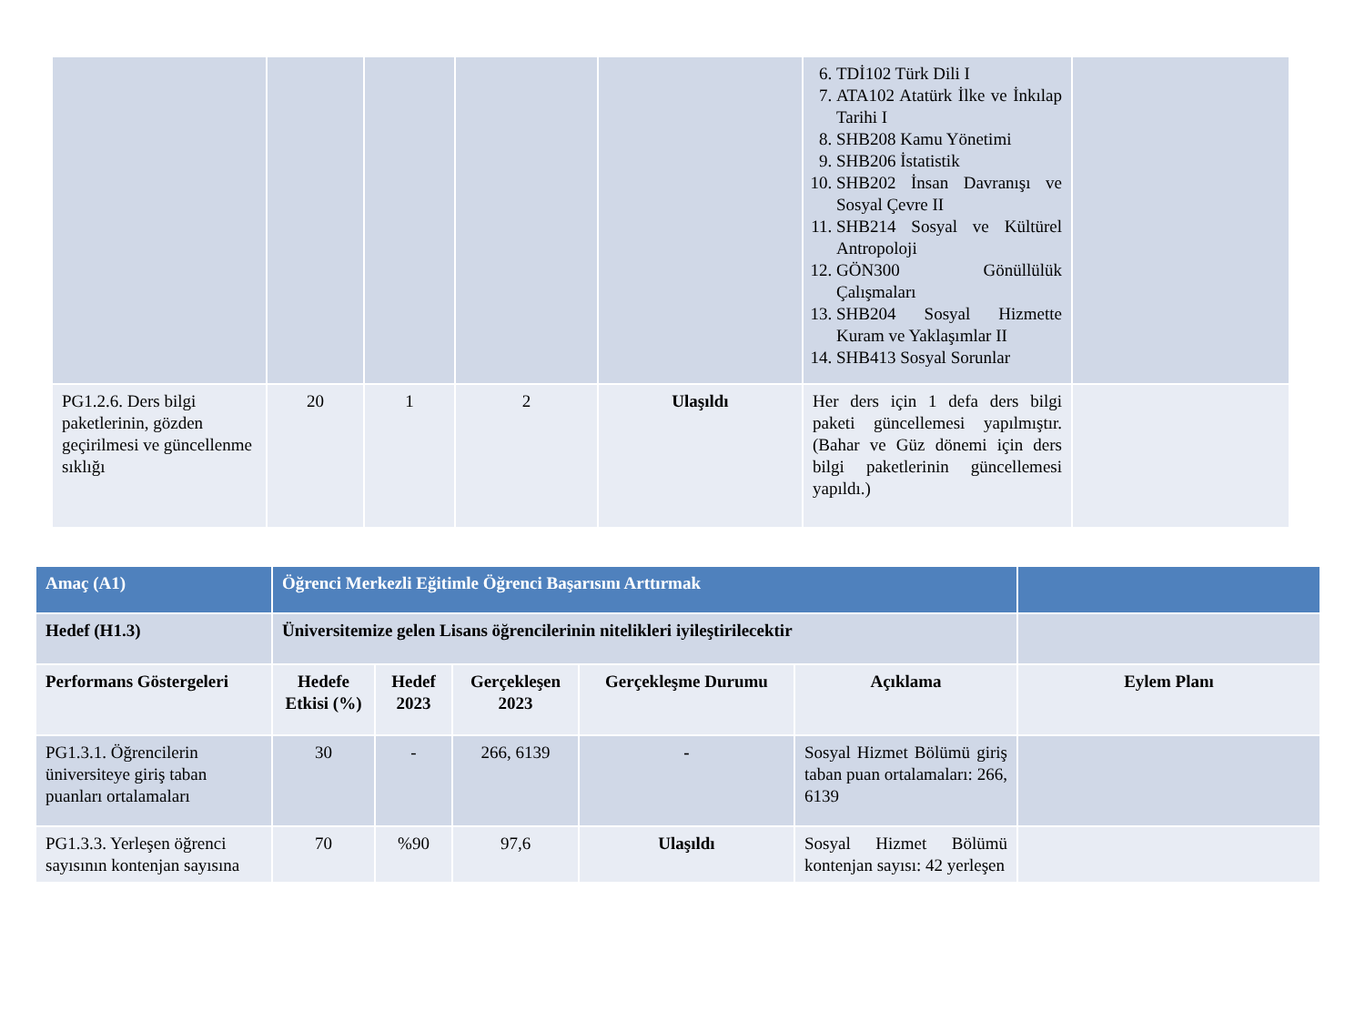| | | | | | 6. TDİ102 Türk Dili I 7. ATA102 Atatürk İlke ve İnkılap Tarihi I 8. SHB208 Kamu Yönetimi 9. SHB206 İstatistik 10. SHB202 İnsan Davranışı ve Sosyal Çevre II 11. SHB214 Sosyal ve Kültürel Antropoloji 12. GÖN300 Gönüllülük Çalışmaları 13. SHB204 Sosyal Hizmette Kuram ve Yaklaşımlar II 14. SHB413 Sosyal Sorunlar | |
| PG1.2.6. Ders bilgi paketlerinin, gözden geçirilmesi ve güncellenme sıklığı | 20 | 1 | 2 | Ulaşıldı | Her ders için 1 defa ders bilgi paketi güncellemesi yapılmıştır. (Bahar ve Güz dönemi için ders bilgi paketlerinin güncellemesi yapıldı.) | |
| Amaç (A1) | Öğrenci Merkezli Eğitimle Öğrenci Başarısını Arttırmak | | | | | |
| Hedef (H1.3) | Üniversitemize gelen Lisans öğrencilerinin nitelikleri iyileştirilecektir | | | | | |
| Performans Göstergeleri | Hedefe Etkisi (%) | Hedef 2023 | Gerçekleşen 2023 | Gerçekleşme Durumu | Açıklama | Eylem Planı |
| PG1.3.1. Öğrencilerin üniversiteye giriş taban puanları ortalamaları | 30 | - | 266, 6139 | - | Sosyal Hizmet Bölümü giriş taban puan ortalamaları: 266, 6139 | |
| PG1.3.3. Yerleşen öğrenci sayısının kontenjan sayısına | 70 | %90 | 97,6 | Ulaşıldı | Sosyal Hizmet Bölümü kontenjan sayısı: 42 yerleşen | |